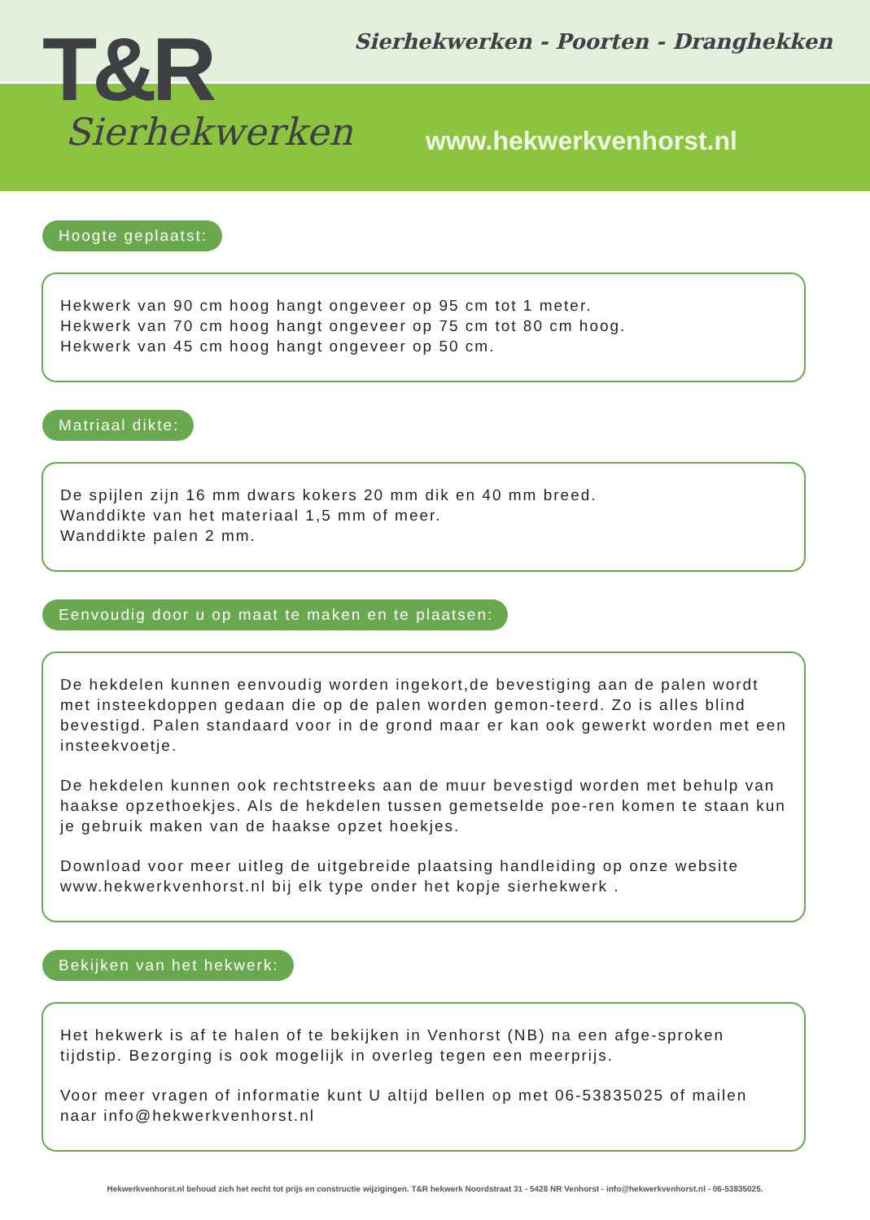T&R
Sierhekwerken
Sierhekwerken - Poorten - Dranghekken
www.hekwerkvenhorst.nl
Hoogte geplaatst:
Hekwerk van 90 cm hoog hangt ongeveer op 95 cm tot 1 meter.
Hekwerk van 70 cm hoog hangt ongeveer op 75 cm tot 80 cm hoog.
Hekwerk van 45 cm hoog hangt ongeveer op 50 cm.
Matriaal dikte:
De spijlen zijn 16 mm dwars kokers 20 mm dik en 40 mm breed.
Wanddikte van het materiaal 1,5 mm of meer.
Wanddikte palen 2 mm.
Eenvoudig door u op maat te maken en te plaatsen:
De hekdelen kunnen eenvoudig worden ingekort,de bevestiging aan de palen wordt met insteekdoppen gedaan die op de palen worden gemon-teerd. Zo is alles blind bevestigd. Palen standaard voor in de grond maar er kan ook gewerkt worden met een insteekvoetje.
De hekdelen kunnen ook rechtstreeks aan de muur bevestigd worden met behulp van haakse opzethoekjes. Als de hekdelen tussen gemetselde poe-ren komen te staan kun je gebruik maken van de haakse opzet hoekjes.
Download voor meer uitleg de uitgebreide plaatsing handleiding op onze website www.hekwerkvenhorst.nl bij elk type onder het kopje sierhekwerk .
Bekijken van het hekwerk:
Het hekwerk is af te halen of te bekijken in Venhorst (NB) na een afge-sproken tijdstip. Bezorging is ook mogelijk in overleg tegen een meerprijs.
Voor meer vragen of informatie kunt U altijd bellen op met 06-53835025 of mailen naar info@hekwerkvenhorst.nl
Hekwerkvenhorst.nl behoud zich het recht tot prijs en constructie wijzigingen. T&R hekwerk Noordstraat 31 - 5428 NR Venhorst - info@hekwerkvenhorst.nl - 06-53835025.